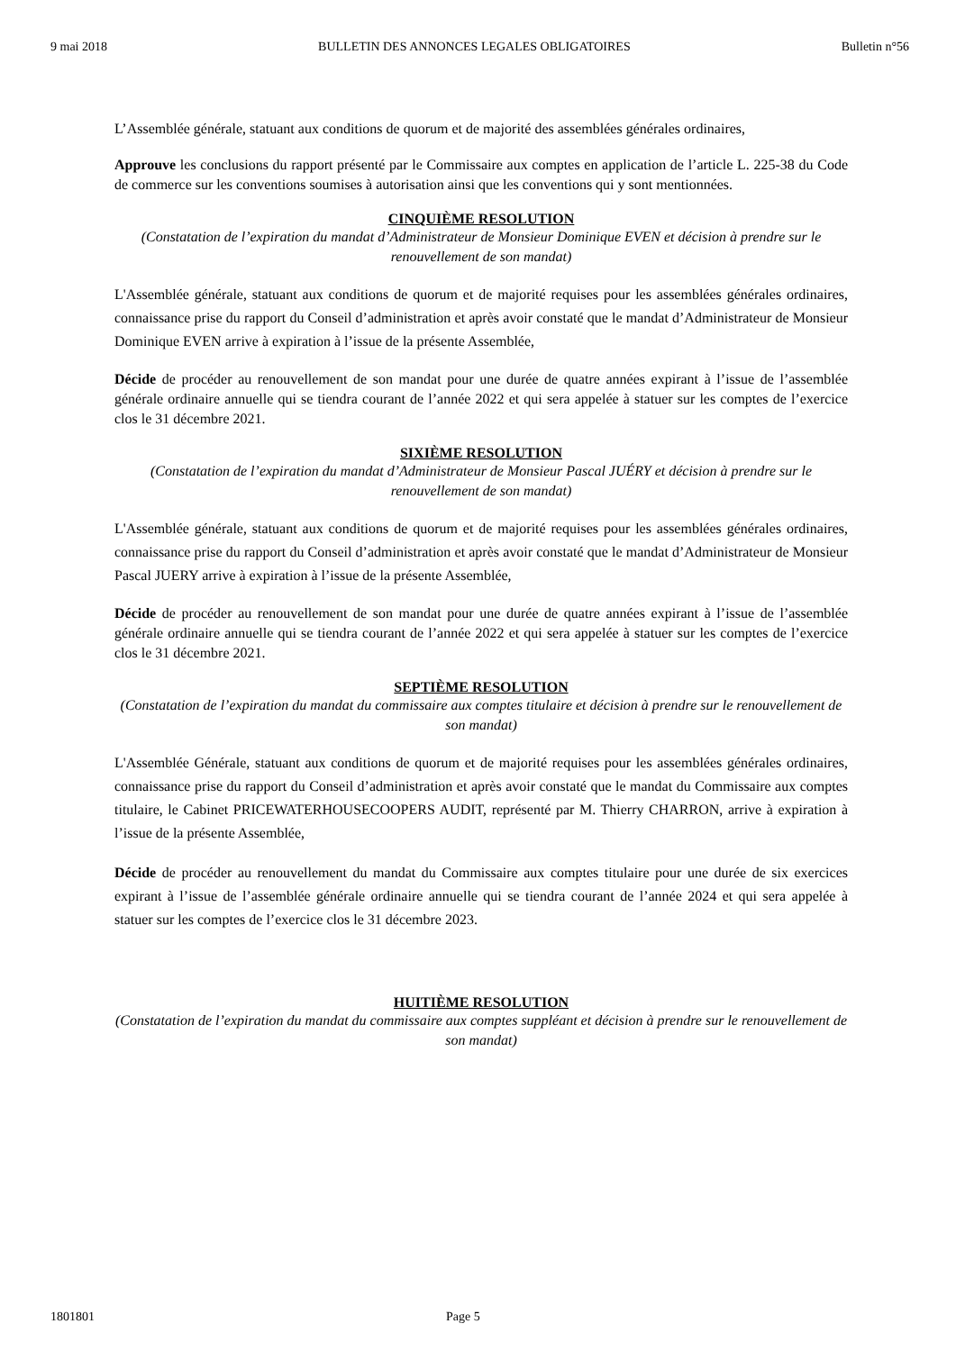9 mai 2018 BULLETIN DES ANNONCES LEGALES OBLIGATOIRES Bulletin n°56
L’Assemblée générale, statuant aux conditions de quorum et de majorité des assemblées générales ordinaires,
Approuve les conclusions du rapport présenté par le Commissaire aux comptes en application de l’article L. 225-38 du Code de commerce sur les conventions soumises à autorisation ainsi que les conventions qui y sont mentionnées.
CINQUIÈME RESOLUTION
(Constatation de l’expiration du mandat d’Administrateur de Monsieur Dominique EVEN et décision à prendre sur le renouvellement de son mandat)
L'Assemblée générale, statuant aux conditions de quorum et de majorité requises pour les assemblées générales ordinaires, connaissance prise du rapport du Conseil d’administration et après avoir constaté que le mandat d’Administrateur de Monsieur Dominique EVEN arrive à expiration à l’issue de la présente Assemblée,
Décide de procéder au renouvellement de son mandat pour une durée de quatre années expirant à l’issue de l’assemblée générale ordinaire annuelle qui se tiendra courant de l’année 2022 et qui sera appelée à statuer sur les comptes de l’exercice clos le 31 décembre 2021.
SIXIÈME RESOLUTION
(Constatation de l’expiration du mandat d’Administrateur de Monsieur Pascal JUÉRY et décision à prendre sur le renouvellement de son mandat)
L'Assemblée générale, statuant aux conditions de quorum et de majorité requises pour les assemblées générales ordinaires, connaissance prise du rapport du Conseil d’administration et après avoir constaté que le mandat d’Administrateur de Monsieur Pascal JUERY arrive à expiration à l’issue de la présente Assemblée,
Décide de procéder au renouvellement de son mandat pour une durée de quatre années expirant à l’issue de l’assemblée générale ordinaire annuelle qui se tiendra courant de l’année 2022 et qui sera appelée à statuer sur les comptes de l’exercice clos le 31 décembre 2021.
SEPTIÈME RESOLUTION
(Constatation de l’expiration du mandat du commissaire aux comptes titulaire et décision à prendre sur le renouvellement de son mandat)
L'Assemblée Générale, statuant aux conditions de quorum et de majorité requises pour les assemblées générales ordinaires, connaissance prise du rapport du Conseil d’administration et après avoir constaté que le mandat du Commissaire aux comptes titulaire, le Cabinet PRICEWATERHOUSECOOPERS AUDIT, représenté par M. Thierry CHARRON, arrive à expiration à l’issue de la présente Assemblée,
Décide de procéder au renouvellement du mandat du Commissaire aux comptes titulaire pour une durée de six exercices expirant à l’issue de l’assemblée générale ordinaire annuelle qui se tiendra courant de l’année 2024 et qui sera appelée à statuer sur les comptes de l’exercice clos le 31 décembre 2023.
HUITIÈME RESOLUTION
(Constatation de l’expiration du mandat du commissaire aux comptes suppléant et décision à prendre sur le renouvellement de son mandat)
1801801 Page 5